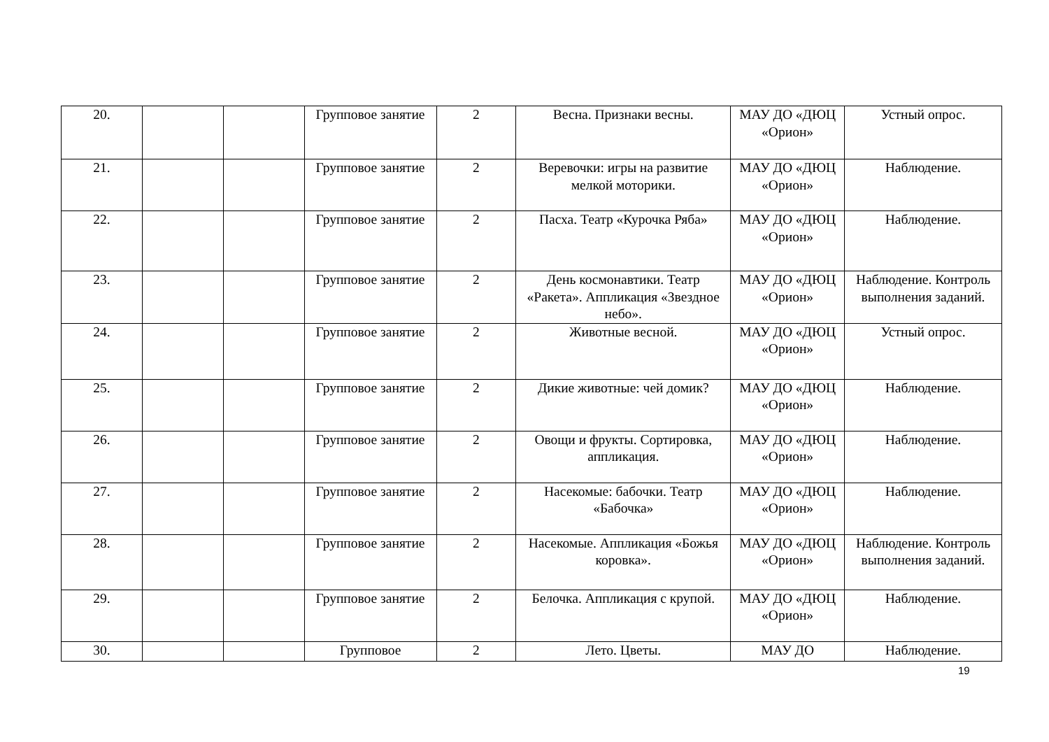| 20. | | | Групповое занятие | 2 | Весна. Признаки весны. | МАУ ДО «ДЮЦ «Орион» | Устный опрос. |
| 21. | | | Групповое занятие | 2 | Веревочки: игры на развитие мелкой моторики. | МАУ ДО «ДЮЦ «Орион» | Наблюдение. |
| 22. | | | Групповое занятие | 2 | Пасха. Театр «Курочка Ряба» | МАУ ДО «ДЮЦ «Орион» | Наблюдение. |
| 23. | | | Групповое занятие | 2 | День космонавтики. Театр «Ракета». Аппликация «Звездное небо». | МАУ ДО «ДЮЦ «Орион» | Наблюдение. Контроль выполнения заданий. |
| 24. | | | Групповое занятие | 2 | Животные весной. | МАУ ДО «ДЮЦ «Орион» | Устный опрос. |
| 25. | | | Групповое занятие | 2 | Дикие животные: чей домик? | МАУ ДО «ДЮЦ «Орион» | Наблюдение. |
| 26. | | | Групповое занятие | 2 | Овощи и фрукты. Сортировка, аппликация. | МАУ ДО «ДЮЦ «Орион» | Наблюдение. |
| 27. | | | Групповое занятие | 2 | Насекомые: бабочки. Театр «Бабочка» | МАУ ДО «ДЮЦ «Орион» | Наблюдение. |
| 28. | | | Групповое занятие | 2 | Насекомые. Аппликация «Божья коровка». | МАУ ДО «ДЮЦ «Орион» | Наблюдение. Контроль выполнения заданий. |
| 29. | | | Групповое занятие | 2 | Белочка. Аппликация с крупой. | МАУ ДО «ДЮЦ «Орион» | Наблюдение. |
| 30. | | | Групповое | 2 | Лето. Цветы. | МАУ ДО | Наблюдение. |
19